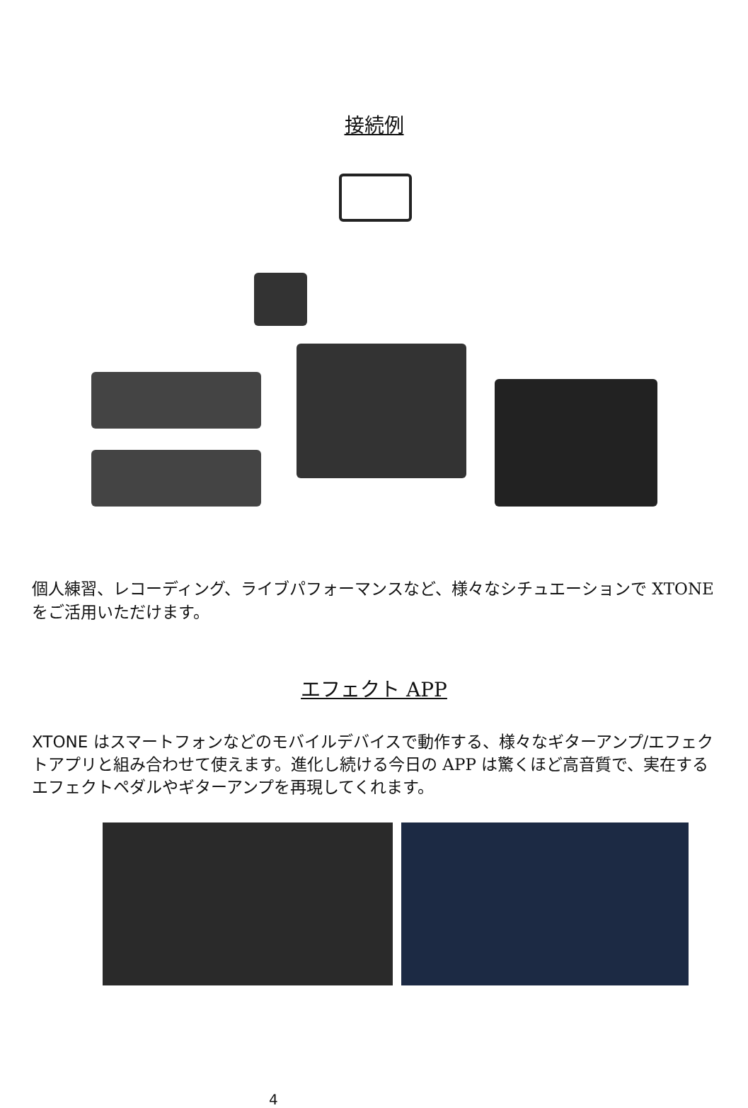接続例
個人練習、レコーディング、ライブパフォーマンスなど、様々なシチュエーションで XTONE をご活用いただけます。
エフェクト APP
XTONE はスマートフォンなどのモバイルデバイスで動作する、様々なギターアンプ/エフェクトアプリと組み合わせて使えます。進化し続ける今日の APP は驚くほど高音質で、実在するエフェクトペダルやギターアンプを再現してくれます。
4